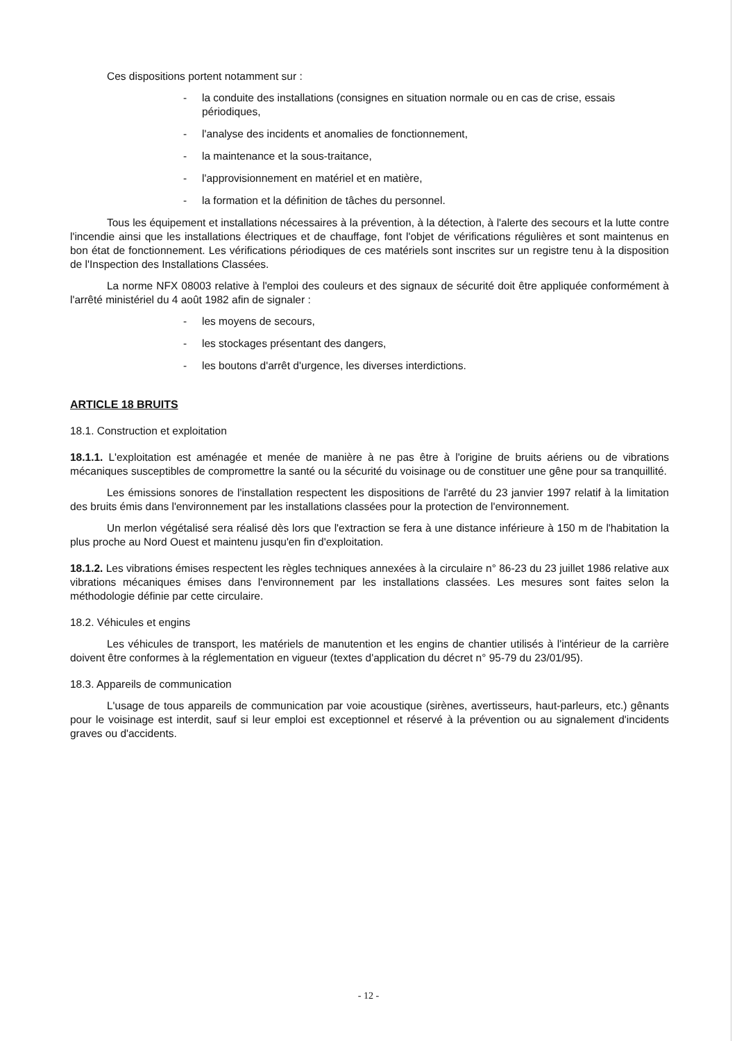Ces dispositions portent notamment sur :
- la conduite des installations (consignes en situation normale ou en cas de crise, essais périodiques,
- l'analyse des incidents et anomalies de fonctionnement,
- la maintenance et la sous-traitance,
- l'approvisionnement en matériel et en matière,
- la formation et la définition de tâches du personnel.
Tous les équipement et installations nécessaires à la prévention, à la détection, à l'alerte des secours et la lutte contre l'incendie ainsi que les installations électriques et de chauffage, font l'objet de vérifications régulières et sont maintenus en bon état de fonctionnement. Les vérifications périodiques de ces matériels sont inscrites sur un registre tenu à la disposition de l'Inspection des Installations Classées.
La norme NFX 08003 relative à l'emploi des couleurs et des signaux de sécurité doit être appliquée conformément à l'arrêté ministériel du 4 août 1982 afin de signaler :
- les moyens de secours,
- les stockages présentant des dangers,
- les boutons d'arrêt d'urgence, les diverses interdictions.
ARTICLE 18 BRUITS
18.1. Construction et exploitation
18.1.1. L'exploitation est aménagée et menée de manière à ne pas être à l'origine de bruits aériens ou de vibrations mécaniques susceptibles de compromettre la santé ou la sécurité du voisinage ou de constituer une gêne pour sa tranquillité.
Les émissions sonores de l'installation respectent les dispositions de l'arrêté du 23 janvier 1997 relatif à la limitation des bruits émis dans l'environnement par les installations classées pour la protection de l'environnement.
Un merlon végétalisé sera réalisé dès lors que l'extraction se fera à une distance inférieure à 150 m de l'habitation la plus proche au Nord Ouest et maintenu jusqu'en fin d'exploitation.
18.1.2. Les vibrations émises respectent les règles techniques annexées à la circulaire n° 86-23 du 23 juillet 1986 relative aux vibrations mécaniques émises dans l'environnement par les installations classées. Les mesures sont faites selon la méthodologie définie par cette circulaire.
18.2. Véhicules et engins
Les véhicules de transport, les matériels de manutention et les engins de chantier utilisés à l'intérieur de la carrière doivent être conformes à la réglementation en vigueur (textes d'application du décret n° 95-79 du 23/01/95).
18.3. Appareils de communication
L'usage de tous appareils de communication par voie acoustique (sirènes, avertisseurs, haut-parleurs, etc.) gênants pour le voisinage est interdit, sauf si leur emploi est exceptionnel et réservé à la prévention ou au signalement d'incidents graves ou d'accidents.
- 12 -